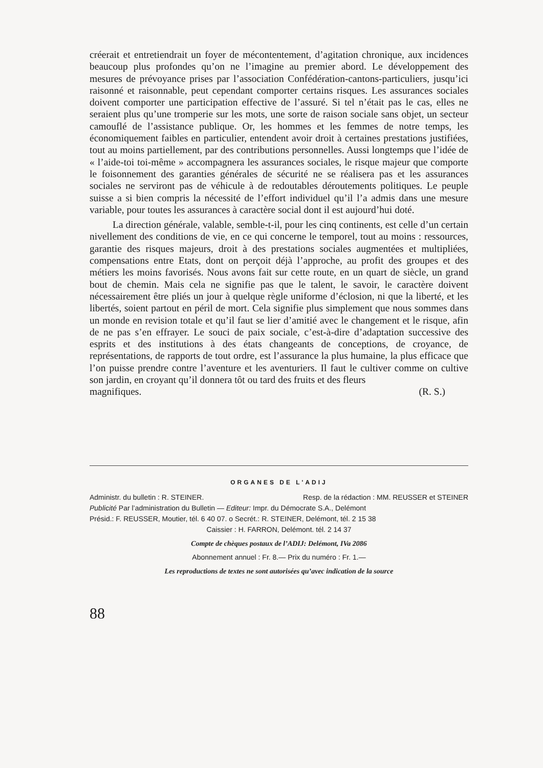créerait et entretiendrait un foyer de mécontentement, d’agitation chronique, aux incidences beaucoup plus profondes qu’on ne l’imagine au premier abord. Le développement des mesures de prévoyance prises par l’association Confédération-cantons-particuliers, jusqu’ici raisonné et raisonnable, peut cependant comporter certains risques. Les assurances sociales doivent comporter une participation effective de l’assuré. Si tel n’était pas le cas, elles ne seraient plus qu’une tromperie sur les mots, une sorte de raison sociale sans objet, un secteur camouflé de l’assistance publique. Or, les hommes et les femmes de notre temps, les économiquement faibles en particulier, entendent avoir droit à certaines prestations justifiées, tout au moins partiellement, par des contributions personnelles. Aussi longtemps que l’idée de « l’aide-toi toi-même » accompagnera les assurances sociales, le risque majeur que comporte le foisonnement des garanties générales de sécurité ne se réalisera pas et les assurances sociales ne serviront pas de véhicule à de redoutables déroutements politiques. Le peuple suisse a si bien compris la nécessité de l’effort individuel qu’il l’a admis dans une mesure variable, pour toutes les assurances à caractère social dont il est aujourd’hui doté.
La direction générale, valable, semble-t-il, pour les cinq continents, est celle d’un certain nivellement des conditions de vie, en ce qui concerne le temporel, tout au moins : ressources, garantie des risques majeurs, droit à des prestations sociales augmentées et multipliées, compensations entre Etats, dont on perçoit déjà l’approche, au profit des groupes et des métiers les moins favorisés. Nous avons fait sur cette route, en un quart de siècle, un grand bout de chemin. Mais cela ne signifie pas que le talent, le savoir, le caractère doivent nécessairement être pliés un jour à quelque règle uniforme d’éclosion, ni que la liberté, et les libertés, soient partout en péril de mort. Cela signifie plus simplement que nous sommes dans un monde en revision totale et qu’il faut se lier d’amitié avec le changement et le risque, afin de ne pas s’en effrayer. Le souci de paix sociale, c’est-à-dire d’adaptation successive des esprits et des institutions à des états changeants de conceptions, de croyance, de représentations, de rapports de tout ordre, est l’assurance la plus humaine, la plus efficace que l’on puisse prendre contre l’aventure et les aventuriers. Il faut le cultiver comme on cultive son jardin, en croyant qu’il donnera tôt ou tard des fruits et des fleurs
magnifiques. (R. S.)
ORGANES DE L'ADIJ
Administr. du bulletin : R. STEINER. Resp. de la rédaction : MM. REUSSER et STEINER
Publicité Par l’administration du Bulletin — Editeur: Impr. du Démocrate S.A., Delémont
Présid.: F. REUSSER, Moutier, tél. 6 40 07. o Secrét.: R. STEINER, Delémont, tél. 2 15 38
Caissier : H. FARRON, Delémont. tél. 2 14 37
Compte de chèques postaux de l’ADIJ: Delémont, IVa 2086
Abonnement annuel : Fr. 8.— Prix du numéro : Fr. 1.—
Les reproductions de textes ne sont autorisées qu’avec indication de la source
88